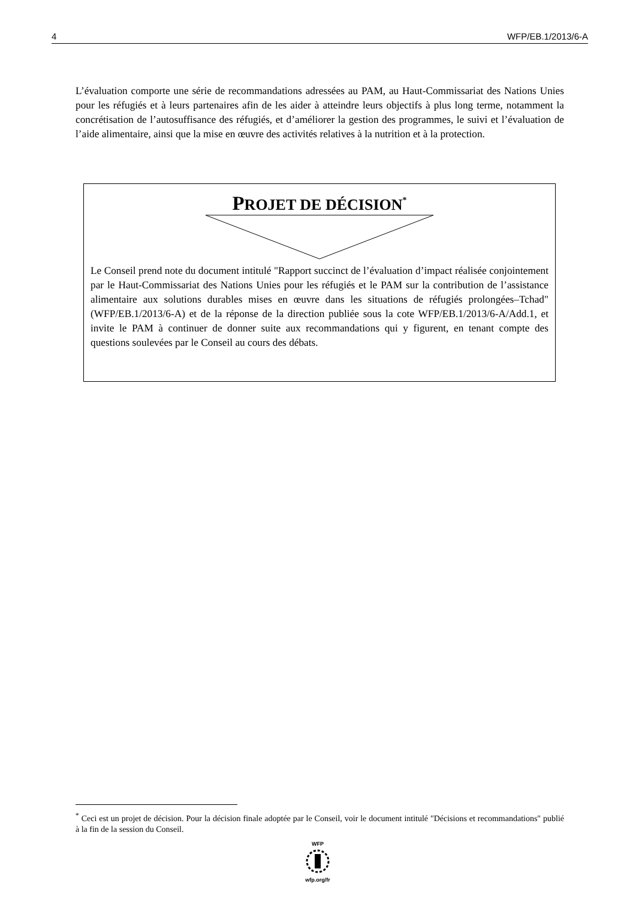4 WFP/EB.1/2013/6-A
L’évaluation comporte une série de recommandations adressées au PAM, au Haut-Commissariat des Nations Unies pour les réfugiés et à leurs partenaires afin de les aider à atteindre leurs objectifs à plus long terme, notamment la concrétisation de l’autosuffisance des réfugiés, et d’améliorer la gestion des programmes, le suivi et l’évaluation de l’aide alimentaire, ainsi que la mise en œuvre des activités relatives à la nutrition et à la protection.
PROJET DE DÉCISION<sup>*</sup>
Le Conseil prend note du document intitulé "Rapport succinct de l’évaluation d’impact réalisée conjointement par le Haut-Commissariat des Nations Unies pour les réfugiés et le PAM sur la contribution de l’assistance alimentaire aux solutions durables mises en œuvre dans les situations de réfugiés prolongées–Tchad" (WFP/EB.1/2013/6-A) et de la réponse de la direction publiée sous la cote WFP/EB.1/2013/6-A/Add.1, et invite le PAM à continuer de donner suite aux recommandations qui y figurent, en tenant compte des questions soulevées par le Conseil au cours des débats.
<sup>*</sup> Ceci est un projet de décision. Pour la décision finale adoptée par le Conseil, voir le document intitulé "Décisions et recommandations" publié à la fin de la session du Conseil.
WFP
wfp.org/fr